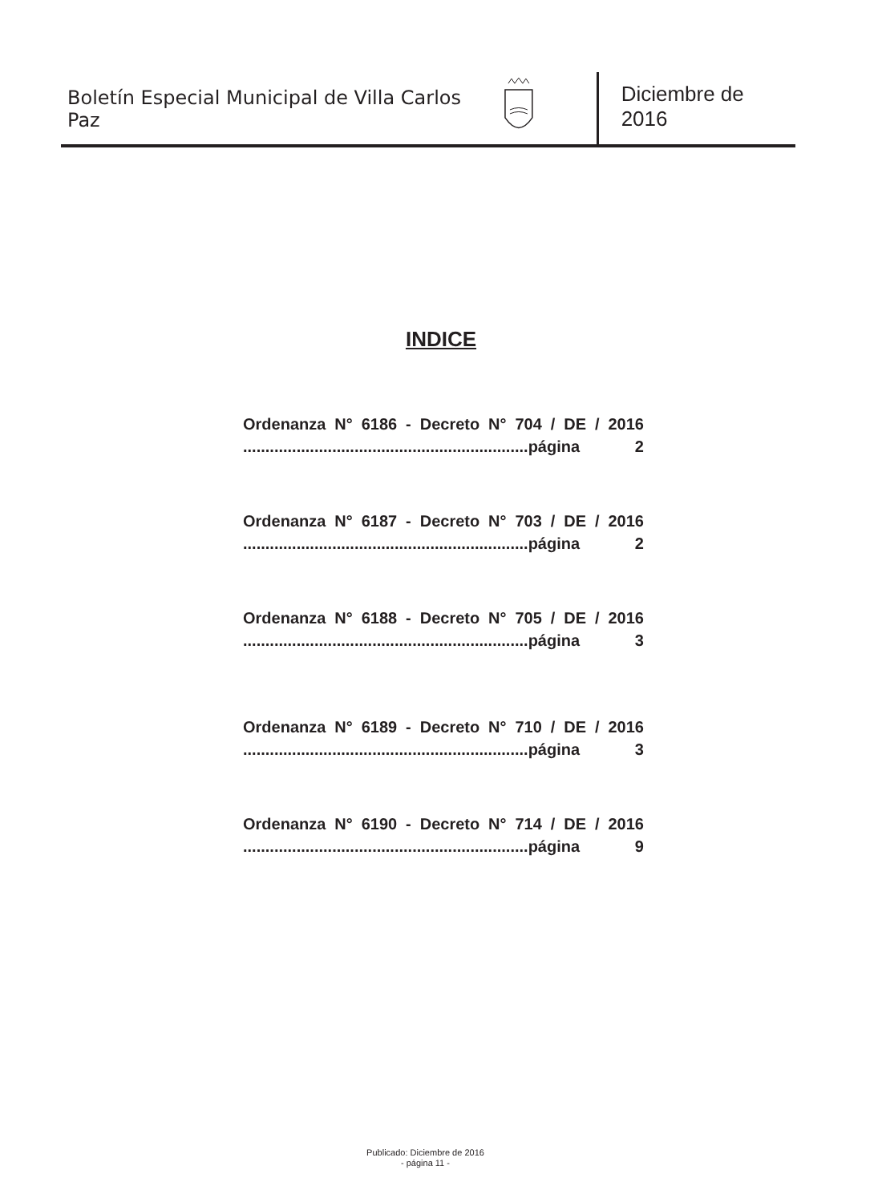Boletín Especial Municipal de Villa Carlos Paz
Diciembre de 2016
INDICE
Ordenanza N° 6186 - Decreto N° 704 / DE / 2016
................................................................página 2
Ordenanza N° 6187 - Decreto N° 703 / DE / 2016
................................................................página 2
Ordenanza N° 6188 - Decreto N° 705 / DE / 2016
................................................................página 3
Ordenanza N° 6189 - Decreto N° 710 / DE / 2016
................................................................página 3
Ordenanza N° 6190 - Decreto N° 714 / DE / 2016
................................................................página 9
Publicado: Diciembre de 2016
- página 11 -